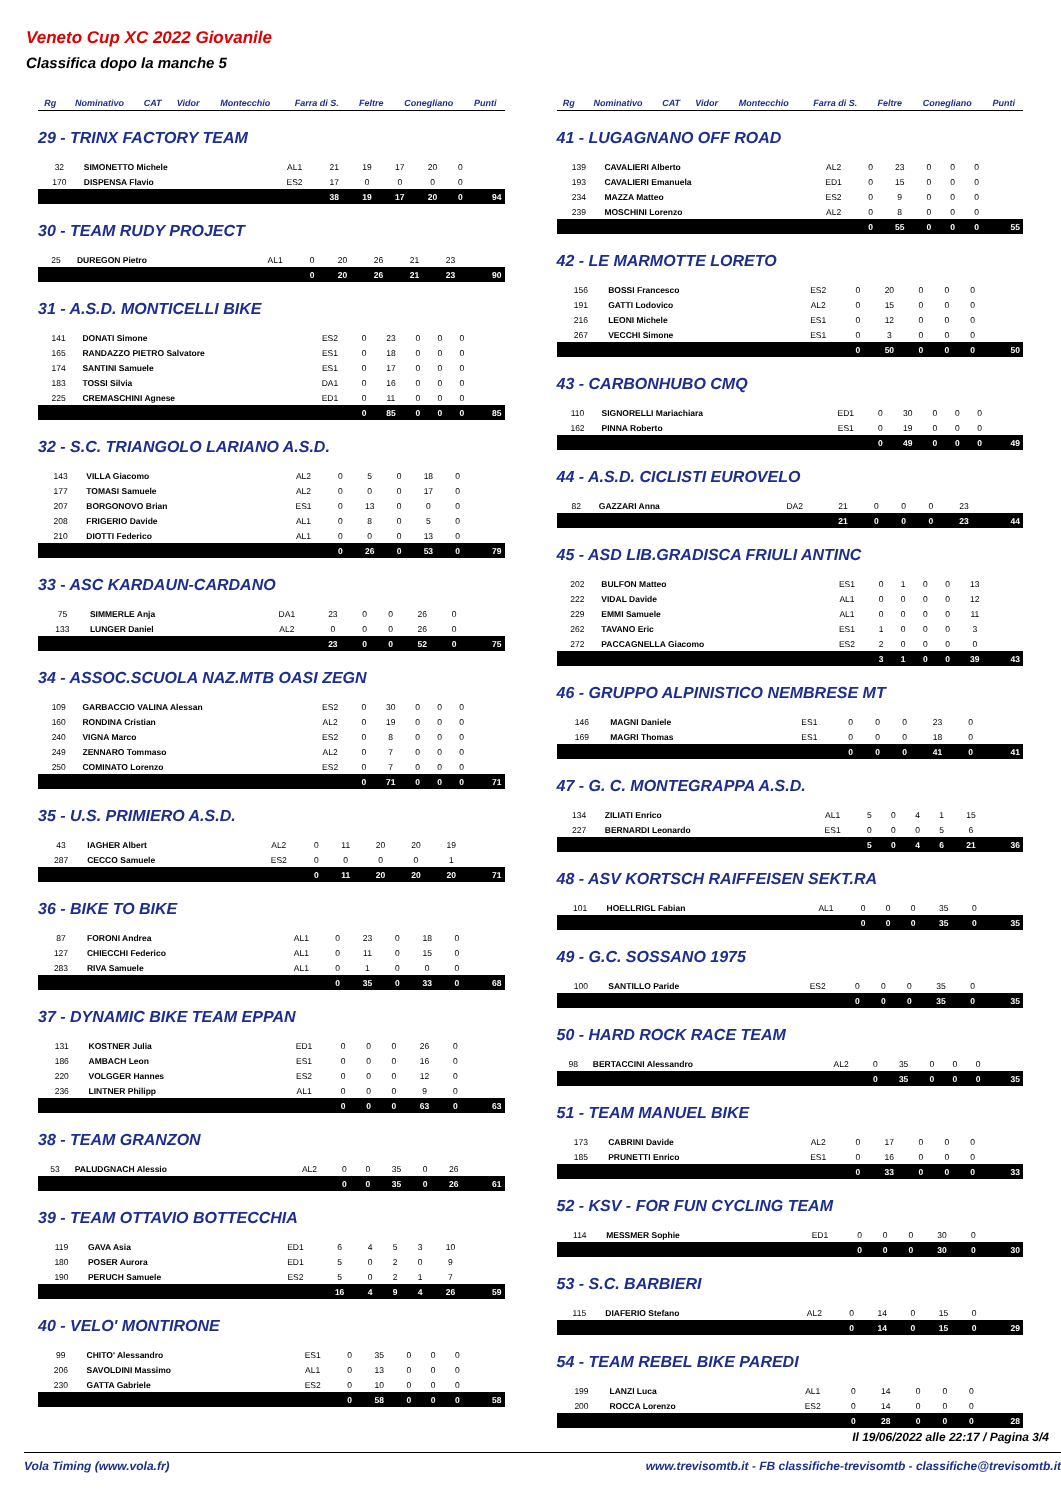Veneto Cup XC 2022 Giovanile
Classifica dopo la manche 5
| Rg | Nominativo | CAT | Vidor | Montecchio | Farra di S. | Feltre | Conegliano | Punti |
| --- | --- | --- | --- | --- | --- | --- | --- | --- |
29 - TRINX FACTORY TEAM
| 32 | SIMONETTO Michele | AL1 | 21 | 19 | 17 | 20 | 0 | |
| 170 | DISPENSA Flavio | ES2 | 17 | 0 | 0 | 0 | 0 | |
| | | | 38 | 19 | 17 | 20 | 0 | 94 |
30 - TEAM RUDY PROJECT
| 25 | DUREGON Pietro | AL1 | 0 | 20 | 26 | 21 | 23 | |
| | | | 0 | 20 | 26 | 21 | 23 | 90 |
31 - A.S.D. MONTICELLI BIKE
| 141 | DONATI Simone | ES2 | 0 | 23 | 0 | 0 | 0 | |
| 165 | RANDAZZO PIETRO Salvatore | ES1 | 0 | 18 | 0 | 0 | 0 | |
| 174 | SANTINI Samuele | ES1 | 0 | 17 | 0 | 0 | 0 | |
| 183 | TOSSI Silvia | DA1 | 0 | 16 | 0 | 0 | 0 | |
| 225 | CREMASCHINI Agnese | ED1 | 0 | 11 | 0 | 0 | 0 | |
| | | | 0 | 85 | 0 | 0 | 0 | 85 |
32 - S.C. TRIANGOLO LARIANO A.S.D.
| 143 | VILLA Giacomo | AL2 | 0 | 5 | 0 | 18 | 0 | |
| 177 | TOMASI Samuele | AL2 | 0 | 0 | 0 | 17 | 0 | |
| 207 | BORGONOVO Brian | ES1 | 0 | 13 | 0 | 0 | 0 | |
| 208 | FRIGERIO Davide | AL1 | 0 | 8 | 0 | 5 | 0 | |
| 210 | DIOTTI Federico | AL1 | 0 | 0 | 0 | 13 | 0 | |
| | | | 0 | 26 | 0 | 53 | 0 | 79 |
33 - ASC KARDAUN-CARDANO
| 75 | SIMMERLE Anja | DA1 | 23 | 0 | 0 | 26 | 0 | |
| 133 | LUNGER Daniel | AL2 | 0 | 0 | 0 | 26 | 0 | |
| | | | 23 | 0 | 0 | 52 | 0 | 75 |
34 - ASSOC.SCUOLA NAZ.MTB OASI ZEGN
| 109 | GARBACCIO VALINA Alessan | ES2 | 0 | 30 | 0 | 0 | 0 | |
| 160 | RONDINA Cristian | AL2 | 0 | 19 | 0 | 0 | 0 | |
| 240 | VIGNA Marco | ES2 | 0 | 8 | 0 | 0 | 0 | |
| 249 | ZENNARO Tommaso | AL2 | 0 | 7 | 0 | 0 | 0 | |
| 250 | COMINATO Lorenzo | ES2 | 0 | 7 | 0 | 0 | 0 | |
| | | | 0 | 71 | 0 | 0 | 0 | 71 |
35 - U.S. PRIMIERO A.S.D.
| 43 | IAGHER Albert | AL2 | 0 | 11 | 20 | 20 | 19 | |
| 287 | CECCO Samuele | ES2 | 0 | 0 | 0 | 0 | 1 | |
| | | | 0 | 11 | 20 | 20 | 20 | 71 |
36 - BIKE TO BIKE
| 87 | FORONI Andrea | AL1 | 0 | 23 | 0 | 18 | 0 | |
| 127 | CHIECCHI Federico | AL1 | 0 | 11 | 0 | 15 | 0 | |
| 283 | RIVA Samuele | AL1 | 0 | 1 | 0 | 0 | 0 | |
| | | | 0 | 35 | 0 | 33 | 0 | 68 |
37 - DYNAMIC BIKE TEAM EPPAN
| 131 | KOSTNER Julia | ED1 | 0 | 0 | 0 | 26 | 0 | |
| 186 | AMBACH Leon | ES1 | 0 | 0 | 0 | 16 | 0 | |
| 220 | VOLGGER Hannes | ES2 | 0 | 0 | 0 | 12 | 0 | |
| 236 | LINTNER Philipp | AL1 | 0 | 0 | 0 | 9 | 0 | |
| | | | 0 | 0 | 0 | 63 | 0 | 63 |
38 - TEAM GRANZON
| 53 | PALUDGNACH Alessio | AL2 | 0 | 0 | 35 | 0 | 26 | |
| | | | 0 | 0 | 35 | 0 | 26 | 61 |
39 - TEAM OTTAVIO BOTTECCHIA
| 119 | GAVA Asia | ED1 | 6 | 4 | 5 | 3 | 10 | |
| 180 | POSER Aurora | ED1 | 5 | 0 | 2 | 0 | 9 | |
| 190 | PERUCH Samuele | ES2 | 5 | 0 | 2 | 1 | 7 | |
| | | | 16 | 4 | 9 | 4 | 26 | 59 |
40 - VELO' MONTIRONE
| 99 | CHITO' Alessandro | ES1 | 0 | 35 | 0 | 0 | 0 | |
| 206 | SAVOLDINI Massimo | AL1 | 0 | 13 | 0 | 0 | 0 | |
| 230 | GATTA Gabriele | ES2 | 0 | 10 | 0 | 0 | 0 | |
| | | | 0 | 58 | 0 | 0 | 0 | 58 |
| Rg | Nominativo | CAT | Vidor | Montecchio | Farra di S. | Feltre | Conegliano | Punti |
| --- | --- | --- | --- | --- | --- | --- | --- | --- |
41 - LUGAGNANO OFF ROAD
| 139 | CAVALIERI Alberto | AL2 | 0 | 23 | 0 | 0 | 0 | |
| 193 | CAVALIERI Emanuela | ED1 | 0 | 15 | 0 | 0 | 0 | |
| 234 | MAZZA Matteo | ES2 | 0 | 9 | 0 | 0 | 0 | |
| 239 | MOSCHINI Lorenzo | AL2 | 0 | 8 | 0 | 0 | 0 | |
| | | | 0 | 55 | 0 | 0 | 0 | 55 |
42 - LE MARMOTTE LORETO
| 156 | BOSSI Francesco | ES2 | 0 | 20 | 0 | 0 | 0 | |
| 191 | GATTI Lodovico | AL2 | 0 | 15 | 0 | 0 | 0 | |
| 216 | LEONI Michele | ES1 | 0 | 12 | 0 | 0 | 0 | |
| 267 | VECCHI Simone | ES1 | 0 | 3 | 0 | 0 | 0 | |
| | | | 0 | 50 | 0 | 0 | 0 | 50 |
43 - CARBONHUBO CMQ
| 110 | SIGNORELLI Mariachiara | ED1 | 0 | 30 | 0 | 0 | 0 | |
| 162 | PINNA Roberto | ES1 | 0 | 19 | 0 | 0 | 0 | |
| | | | 0 | 49 | 0 | 0 | 0 | 49 |
44 - A.S.D. CICLISTI EUROVELO
| 82 | GAZZARI Anna | DA2 | 21 | 0 | 0 | 0 | 23 | |
| | | | 21 | 0 | 0 | 0 | 23 | 44 |
45 - ASD LIB.GRADISCA FRIULI ANTINC
| 202 | BULFON Matteo | ES1 | 0 | 1 | 0 | 0 | 13 | |
| 222 | VIDAL Davide | AL1 | 0 | 0 | 0 | 0 | 12 | |
| 229 | EMMI Samuele | AL1 | 0 | 0 | 0 | 0 | 11 | |
| 262 | TAVANO Eric | ES1 | 1 | 0 | 0 | 0 | 3 | |
| 272 | PACCAGNELLA Giacomo | ES2 | 2 | 0 | 0 | 0 | 0 | |
| | | | 3 | 1 | 0 | 0 | 39 | 43 |
46 - GRUPPO ALPINISTICO NEMBRESE MT
| 146 | MAGNI Daniele | ES1 | 0 | 0 | 0 | 23 | 0 | |
| 169 | MAGRI Thomas | ES1 | 0 | 0 | 0 | 18 | 0 | |
| | | | 0 | 0 | 0 | 41 | 0 | 41 |
47 - G. C. MONTEGRAPPA A.S.D.
| 134 | ZILIATI Enrico | AL1 | 5 | 0 | 4 | 1 | 15 | |
| 227 | BERNARDI Leonardo | ES1 | 0 | 0 | 0 | 5 | 6 | |
| | | | 5 | 0 | 4 | 6 | 21 | 36 |
48 - ASV KORTSCH RAIFFEISEN SEKT.RA
| 101 | HOELLRIGL Fabian | AL1 | 0 | 0 | 0 | 35 | 0 | |
| | | | 0 | 0 | 0 | 35 | 0 | 35 |
49 - G.C. SOSSANO 1975
| 100 | SANTILLO Paride | ES2 | 0 | 0 | 0 | 35 | 0 | |
| | | | 0 | 0 | 0 | 35 | 0 | 35 |
50 - HARD ROCK RACE TEAM
| 98 | BERTACCINI Alessandro | AL2 | 0 | 35 | 0 | 0 | 0 | |
| | | | 0 | 35 | 0 | 0 | 0 | 35 |
51 - TEAM MANUEL BIKE
| 173 | CABRINI Davide | AL2 | 0 | 17 | 0 | 0 | 0 | |
| 185 | PRUNETTI Enrico | ES1 | 0 | 16 | 0 | 0 | 0 | |
| | | | 0 | 33 | 0 | 0 | 0 | 33 |
52 - KSV - FOR FUN CYCLING TEAM
| 114 | MESSMER Sophie | ED1 | 0 | 0 | 0 | 30 | 0 | |
| | | | 0 | 0 | 0 | 30 | 0 | 30 |
53 - S.C. BARBIERI
| 115 | DIAFERIO Stefano | AL2 | 0 | 14 | 0 | 15 | 0 | |
| | | | 0 | 14 | 0 | 15 | 0 | 29 |
54 - TEAM REBEL BIKE PAREDI
| 199 | LANZI Luca | AL1 | 0 | 14 | 0 | 0 | 0 | |
| 200 | ROCCA Lorenzo | ES2 | 0 | 14 | 0 | 0 | 0 | |
| | | | 0 | 28 | 0 | 0 | 0 | 28 |
Il 19/06/2022 alle 22:17 / Pagina 3/4
Vola Timing (www.vola.fr) www.trevisomtb.it - FB classifiche-trevisomtb - classifiche@trevisomtb.it